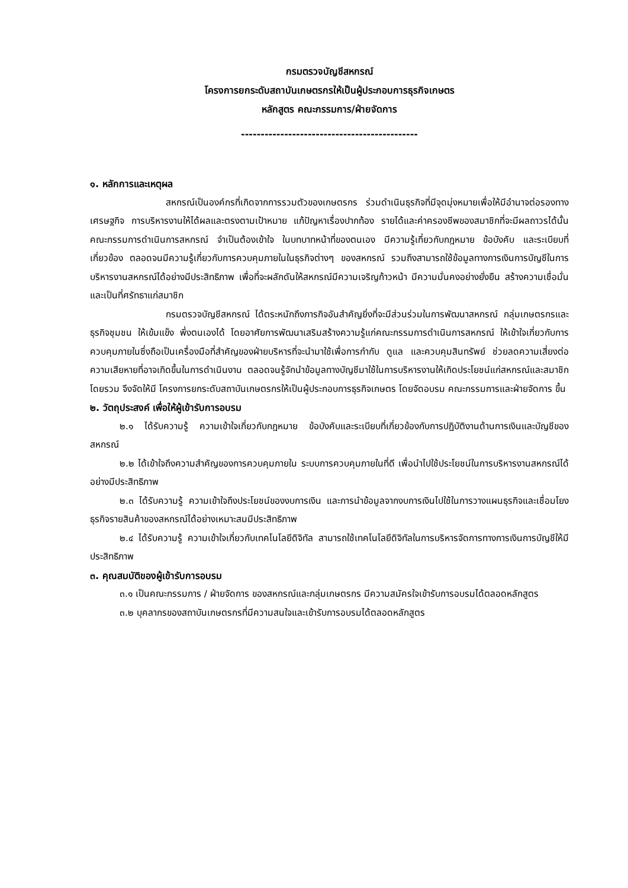กรมตรวจบัญชีสหกรณ์
โครงการยกระดับสถาบันเกษตรกรให้เป็นผู้ประกอบการธุรกิจเกษตร
หลักสูตร คณะกรรมการ/ฝ่ายจัดการ
---------------------------------------------
๑. หลักการและเหตุผล
สหกรณ์เป็นองค์กรที่เกิดจากการรวมตัวของเกษตรกร ร่วมดำเนินธุรกิจที่มีจุดมุ่งหมายเพื่อให้มีอำนาจต่อรองทางเศรษฐกิจ การบริหารงานให้ได้ผลและตรงตามเป้าหมาย แก้ปัญหาเรื่องปากท้อง รายได้และค่าครองชีพของสมาชิกที่จะมีผลถาวรได้นั้น คณะกรรมการดำเนินการสหกรณ์ จำเป็นต้องเข้าใจ ในบทบาทหน้าที่ของตนเอง มีความรู้เกี่ยวกับกฎหมาย ข้อบังคับ และระเบียบที่เกี่ยวข้อง ตลอดจนมีความรู้เกี่ยวกับการควบคุมภายในในธุรกิจต่างๆ ของสหกรณ์ รวมถึงสามารถใช้ข้อมูลทางการเงินการบัญชีในการบริหารงานสหกรณ์ได้อย่างมีประสิทธิภาพ เพื่อที่จะผลักดันให้สหกรณ์มีความเจริญก้าวหน้า มีความมั่นคงอย่างยั่งยืน สร้างความเชื่อมั่นและเป็นที่ศรัทธาแก่สมาชิก
กรมตรวจบัญชีสหกรณ์ ได้ตระหนักถึงภารกิจอันสำคัญยิ่งที่จะมีส่วนร่วมในการพัฒนาสหกรณ์ กลุ่มเกษตรกรและธุรกิจชุมชน ให้เข้มแข็ง พึ่งตนเองได้ โดยอาศัยการพัฒนาเสริมสร้างความรู้แก่คณะกรรมการดำเนินการสหกรณ์ ให้เข้าใจเกี่ยวกับการควบคุมภายในซึ่งถือเป็นเครื่องมือที่สำคัญของฝ่ายบริหารที่จะนำมาใช้เพื่อการกำกับ ดูแล และควบคุมสินทรัพย์ ช่วยลดความเสี่ยงต่อความเสียหายที่อาจเกิดขึ้นในการดำเนินงาน ตลอดจนรู้จักนำข้อมูลทางบัญชีมาใช้ในการบริหารงานให้เกิดประโยชน์แก่สหกรณ์และสมาชิกโดยรวม จึงจัดให้มี โครงการยกระดับสถาบันเกษตรกรให้เป็นผู้ประกอบการธุรกิจเกษตร โดยจัดอบรม คณะกรรมการและฝ่ายจัดการ ขึ้น
๒. วัตถุประสงค์ เพื่อให้ผู้เข้ารับการอบรม
๒.๑ ได้รับความรู้ ความเข้าใจเกี่ยวกับกฎหมาย ข้อบังคับและระเบียบที่เกี่ยวข้องกับการปฏิบัติงานด้านการเงินและบัญชีของสหกรณ์
๒.๒ ได้เข้าใจถึงความสำคัญของการควบคุมภายใน ระบบการควบคุมภายในที่ดี เพื่อนำไปใช้ประโยชน์ในการบริหารงานสหกรณ์ได้อย่างมีประสิทธิภาพ
๒.๓ ได้รับความรู้ ความเข้าใจถึงประโยชน์ของงบการเงิน และการนำข้อมูลจากงบการเงินไปใช้ในการวางแผนธุรกิจและเชื่อมโยงธุรกิจรายสินค้าของสหกรณ์ได้อย่างเหมาะสมมีประสิทธิภาพ
๒.๔ ได้รับความรู้ ความเข้าใจเกี่ยวกับเทคโนโลยีดิจิทัล สามารถใช้เทคโนโลยีดิจิทัลในการบริหารจัดการทางการเงินการบัญชีให้มีประสิทธิภาพ
๓. คุณสมบัติของผู้เข้ารับการอบรม
๓.๑ เป็นคณะกรรมการ / ฝ่ายจัดการ ของสหกรณ์และกลุ่มเกษตรกร มีความสมัครใจเข้ารับการอบรมได้ตลอดหลักสูตร
๓.๒ บุคลากรของสถาบันเกษตรกรที่มีความสนใจและเข้ารับการอบรมได้ตลอดหลักสูตร